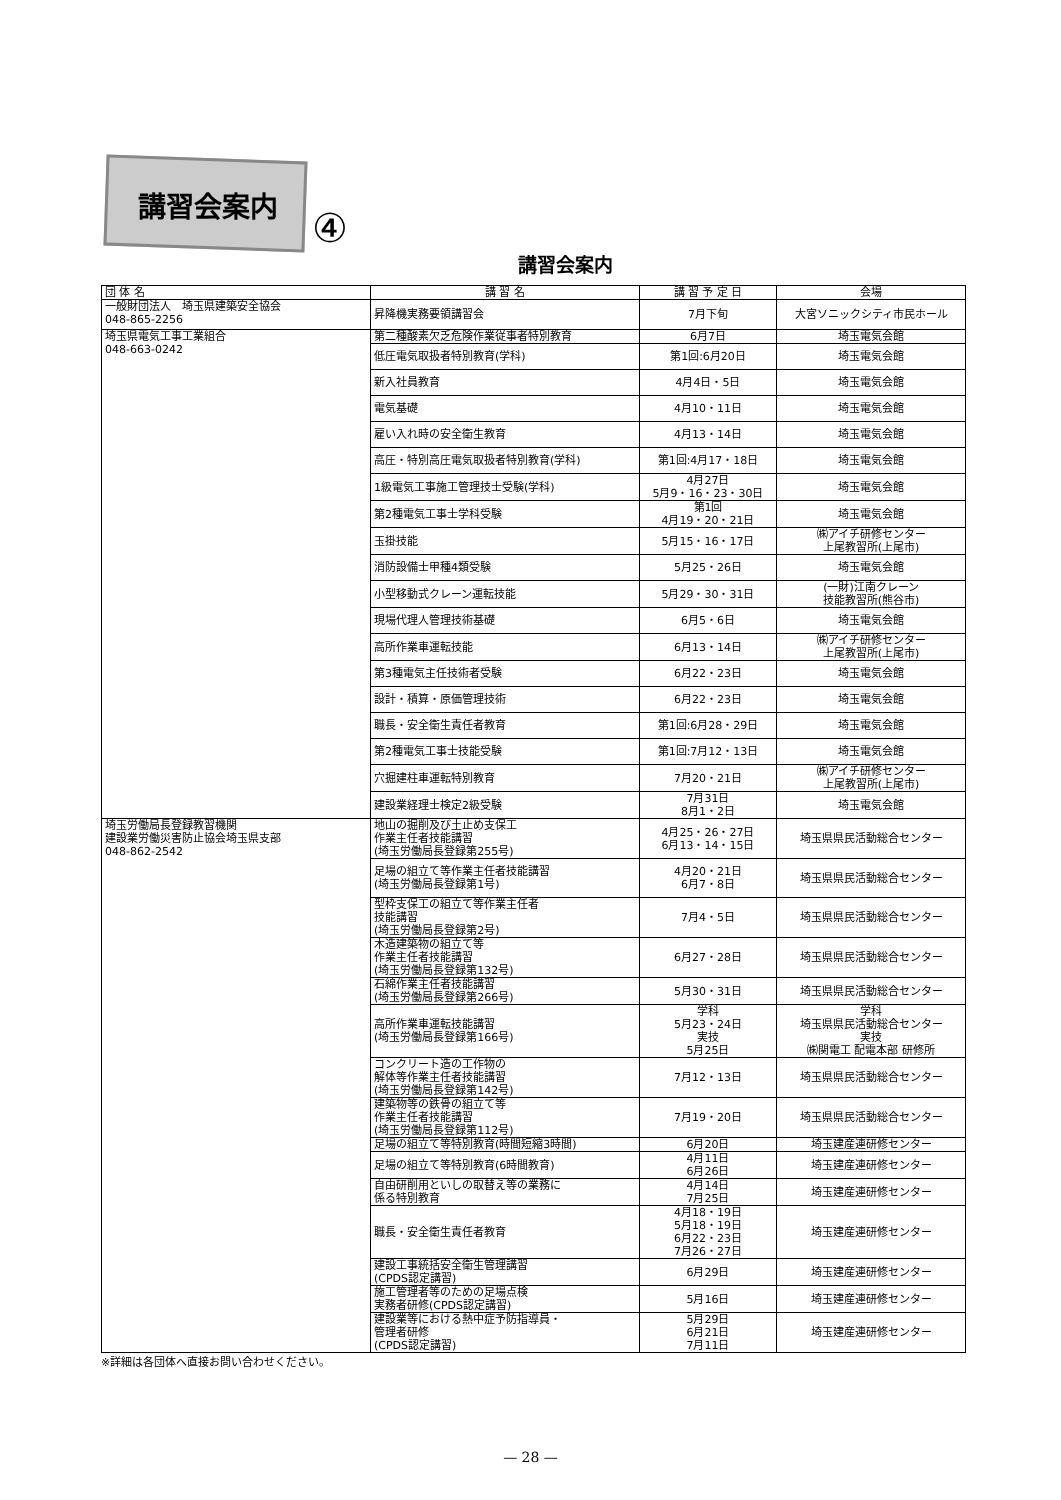講習会案内
④
講習会案内
| 団 体 名 | 講 習 名 | 講 習 予 定 日 | 会場 |
| --- | --- | --- | --- |
| 一般財団法人 埼玉県建築安全協会 048-865-2256 | 昇降機実務要領講習会 | 7月下旬 | 大宮ソニックシティ市民ホール |
| 埼玉県電気工事工業組合 048-663-0242 | 第二種酸素欠乏危険作業従事者特別教育 | 6月7日 | 埼玉電気会館 |
| | 低圧電気取扱者特別教育(学科) | 第1回:6月20日 | 埼玉電気会館 |
| | 新入社員教育 | 4月4日・5日 | 埼玉電気会館 |
| | 電気基礎 | 4月10・11日 | 埼玉電気会館 |
| | 雇い入れ時の安全衛生教育 | 4月13・14日 | 埼玉電気会館 |
| | 高圧・特別高圧電気取扱者特別教育(学科) | 第1回:4月17・18日 | 埼玉電気会館 |
| | 1級電気工事施工管理技士受験(学科) | 4月27日 5月9・16・23・30日 | 埼玉電気会館 |
| | 第2種電気工事士学科受験 | 第1回 4月19・20・21日 | 埼玉電気会館 |
| | 玉掛技能 | 5月15・16・17日 | ㈱アイチ研修センター 上尾教習所(上尾市) |
| | 消防設備士甲種4類受験 | 5月25・26日 | 埼玉電気会館 |
| | 小型移動式クレーン運転技能 | 5月29・30・31日 | (一財)江南クレーン 技能教習所(熊谷市) |
| | 現場代理人管理技術基礎 | 6月5・6日 | 埼玉電気会館 |
| | 高所作業車運転技能 | 6月13・14日 | ㈱アイチ研修センター 上尾教習所(上尾市) |
| | 第3種電気主任技術者受験 | 6月22・23日 | 埼玉電気会館 |
| | 設計・積算・原価管理技術 | 6月22・23日 | 埼玉電気会館 |
| | 職長・安全衛生責任者教育 | 第1回:6月28・29日 | 埼玉電気会館 |
| | 第2種電気工事士技能受験 | 第1回:7月12・13日 | 埼玉電気会館 |
| | 穴掘建柱車運転特別教育 | 7月20・21日 | ㈱アイチ研修センター 上尾教習所(上尾市) |
| | 建設業経理士検定2級受験 | 7月31日 8月1・2日 | 埼玉電気会館 |
| 埼玉労働局長登録教習機関 建設業労働災害防止協会埼玉県支部 048-862-2542 | 地山の掘削及び土止め支保工 作業主任者技能講習 (埼玉労働局長登録第255号) | 4月25・26・27日 6月13・14・15日 | 埼玉県県民活動総合センター |
| | 足場の組立て等作業主任者技能講習 (埼玉労働局長登録第1号) | 4月20・21日 6月7・8日 | 埼玉県県民活動総合センター |
| | 型枠支保工の組立て等作業主任者 技能講習 (埼玉労働局長登録第2号) | 7月4・5日 | 埼玉県県民活動総合センター |
| | 木造建築物の組立て等 作業主任者技能講習 (埼玉労働局長登録第132号) | 6月27・28日 | 埼玉県県民活動総合センター |
| | 石綿作業主任者技能講習 (埼玉労働局長登録第266号) | 5月30・31日 | 埼玉県県民活動総合センター |
| | 高所作業車運転技能講習 (埼玉労働局長登録第166号) | 学科 5月23・24日 実技 5月25日 | 学科 埼玉県県民活動総合センター 実技 ㈱関電工 配電本部 研修所 |
| | コンクリート造の工作物の 解体等作業主任者技能講習 (埼玉労働局長登録第142号) | 7月12・13日 | 埼玉県県民活動総合センター |
| | 建築物等の鉄骨の組立て等 作業主任者技能講習 (埼玉労働局長登録第112号) | 7月19・20日 | 埼玉県県民活動総合センター |
| | 足場の組立て等特別教育(時間短縮3時間) | 6月20日 | 埼玉建産連研修センター |
| | 足場の組立て等特別教育(6時間教育) | 4月11日 6月26日 | 埼玉建産連研修センター |
| | 自由研削用といしの取替え等の業務に 係る特別教育 | 4月14日 7月25日 | 埼玉建産連研修センター |
| | 職長・安全衛生責任者教育 | 4月18・19日 5月18・19日 6月22・23日 7月26・27日 | 埼玉建産連研修センター |
| | 建設工事統括安全衛生管理講習 (CPDS認定講習) | 6月29日 | 埼玉建産連研修センター |
| | 施工管理者等のための足場点検 実務者研修(CPDS認定講習) | 5月16日 | 埼玉建産連研修センター |
| | 建設業等における熱中症予防指導員・ 管理者研修 (CPDS認定講習) | 5月29日 6月21日 7月11日 | 埼玉建産連研修センター |
※詳細は各団体へ直接お問い合わせください。
— 28 —